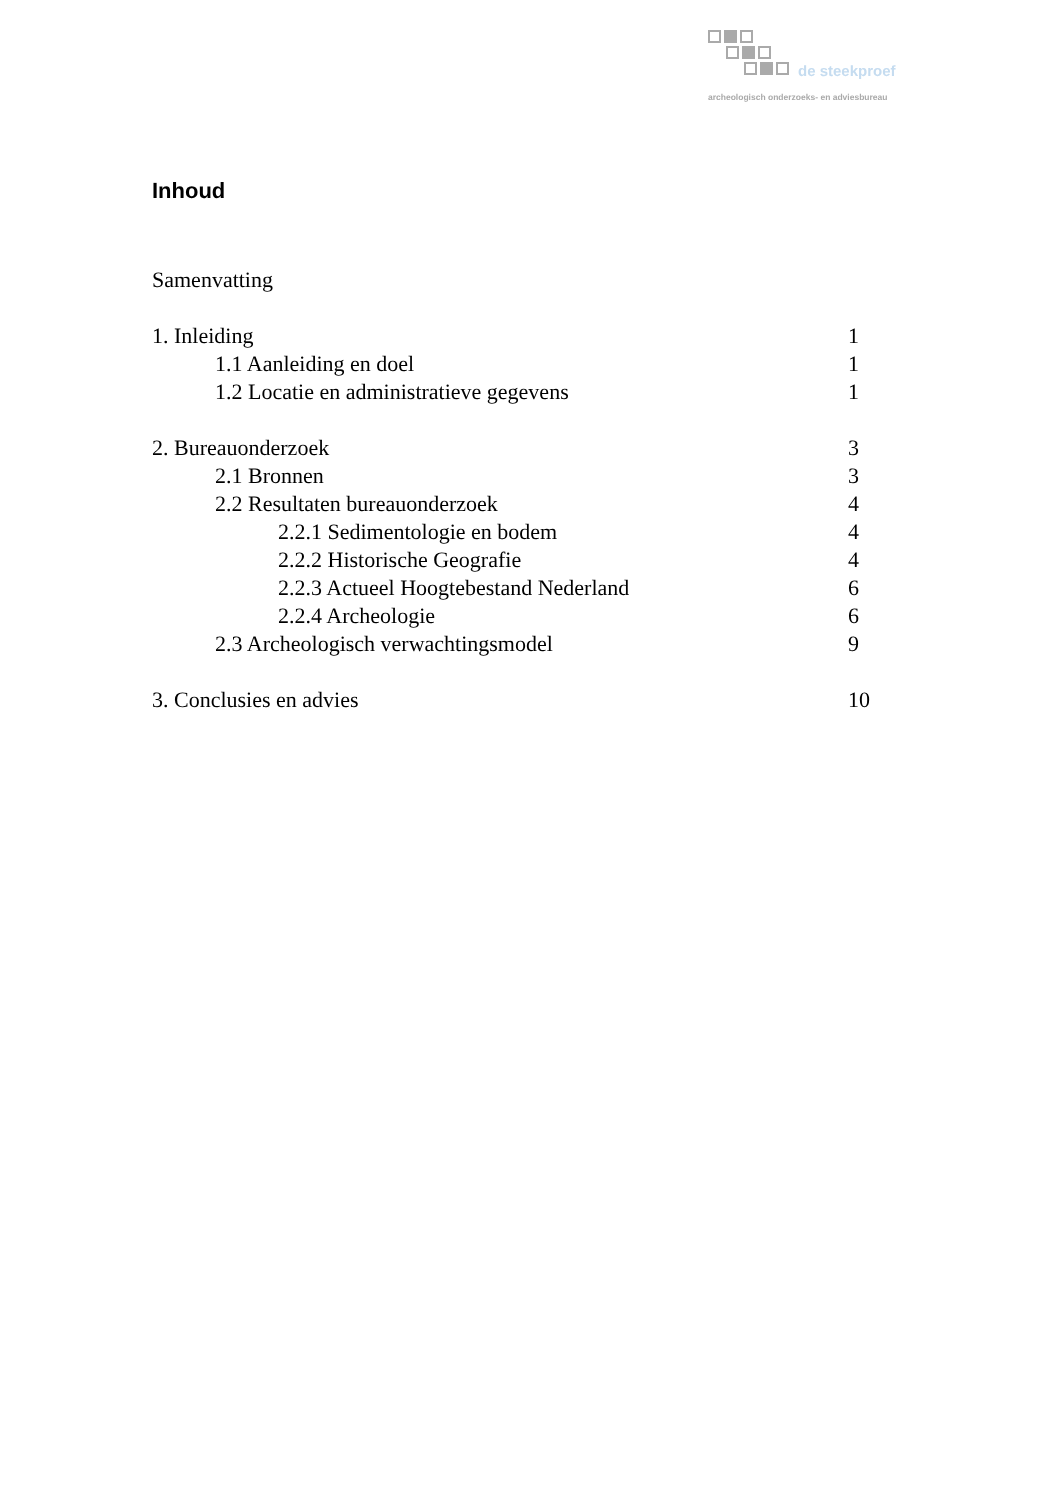de steekproef
archeologisch onderzoeks- en adviesbureau
Inhoud
Samenvatting
1. Inleiding 1
1.1 Aanleiding en doel 1
1.2 Locatie en administratieve gegevens 1
2. Bureauonderzoek 3
2.1 Bronnen 3
2.2 Resultaten bureauonderzoek 4
2.2.1 Sedimentologie en bodem 4
2.2.2 Historische Geografie 4
2.2.3 Actueel Hoogtebestand Nederland 6
2.2.4 Archeologie 6
2.3 Archeologisch verwachtingsmodel 9
3. Conclusies en advies 10